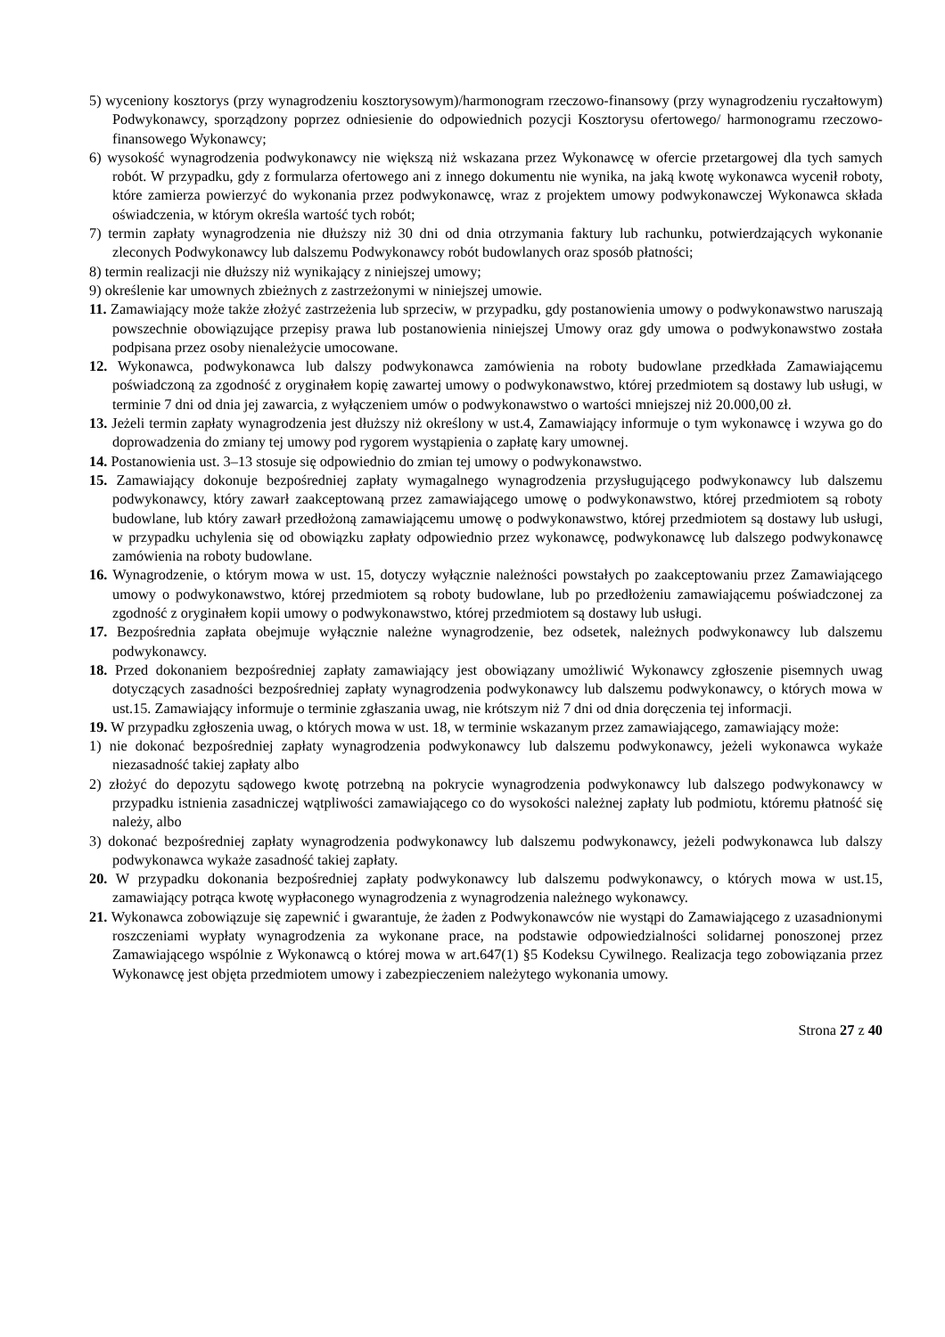5) wyceniony kosztorys (przy wynagrodzeniu kosztorysowym)/harmonogram rzeczowo-finansowy (przy wynagrodzeniu ryczałtowym) Podwykonawcy, sporządzony poprzez odniesienie do odpowiednich pozycji Kosztorysu ofertowego/ harmonogramu rzeczowo-finansowego Wykonawcy;
6) wysokość wynagrodzenia podwykonawcy nie większą niż wskazana przez Wykonawcę w ofercie przetargowej dla tych samych robót. W przypadku, gdy z formularza ofertowego ani z innego dokumentu nie wynika, na jaką kwotę wykonawca wycenił roboty, które zamierza powierzyć do wykonania przez podwykonawcę, wraz z projektem umowy podwykonawczej Wykonawca składa oświadczenia, w którym określa wartość tych robót;
7) termin zapłaty wynagrodzenia nie dłuższy niż 30 dni od dnia otrzymania faktury lub rachunku, potwierdzających wykonanie zleconych Podwykonawcy lub dalszemu Podwykonawcy robót budowlanych oraz sposób płatności;
8) termin realizacji nie dłuższy niż wynikający z niniejszej umowy;
9) określenie kar umownych zbieżnych z zastrzeżonymi w niniejszej umowie.
11. Zamawiający może także złożyć zastrzeżenia lub sprzeciw, w przypadku, gdy postanowienia umowy o podwykonawstwo naruszają powszechnie obowiązujące przepisy prawa lub postanowienia niniejszej Umowy oraz gdy umowa o podwykonawstwo została podpisana przez osoby nienależycie umocowane.
12. Wykonawca, podwykonawca lub dalszy podwykonawca zamówienia na roboty budowlane przedkłada Zamawiającemu poświadczoną za zgodność z oryginałem kopię zawartej umowy o podwykonawstwo, której przedmiotem są dostawy lub usługi, w terminie 7 dni od dnia jej zawarcia, z wyłączeniem umów o podwykonawstwo o wartości mniejszej niż 20.000,00 zł.
13. Jeżeli termin zapłaty wynagrodzenia jest dłuższy niż określony w ust.4, Zamawiający informuje o tym wykonawcę i wzywa go do doprowadzenia do zmiany tej umowy pod rygorem wystąpienia o zapłatę kary umownej.
14. Postanowienia ust. 3–13 stosuje się odpowiednio do zmian tej umowy o podwykonawstwo.
15. Zamawiający dokonuje bezpośredniej zapłaty wymagalnego wynagrodzenia przysługującego podwykonawcy lub dalszemu podwykonawcy, który zawarł zaakceptowaną przez zamawiającego umowę o podwykonawstwo, której przedmiotem są roboty budowlane, lub który zawarł przedłożoną zamawiającemu umowę o podwykonawstwo, której przedmiotem są dostawy lub usługi, w przypadku uchylenia się od obowiązku zapłaty odpowiednio przez wykonawcę, podwykonawcę lub dalszego podwykonawcę zamówienia na roboty budowlane.
16. Wynagrodzenie, o którym mowa w ust. 15, dotyczy wyłącznie należności powstałych po zaakceptowaniu przez Zamawiającego umowy o podwykonawstwo, której przedmiotem są roboty budowlane, lub po przedłożeniu zamawiającemu poświadczonej za zgodność z oryginałem kopii umowy o podwykonawstwo, której przedmiotem są dostawy lub usługi.
17. Bezpośrednia zapłata obejmuje wyłącznie należne wynagrodzenie, bez odsetek, należnych podwykonawcy lub dalszemu podwykonawcy.
18. Przed dokonaniem bezpośredniej zapłaty zamawiający jest obowiązany umożliwić Wykonawcy zgłoszenie pisemnych uwag dotyczących zasadności bezpośredniej zapłaty wynagrodzenia podwykonawcy lub dalszemu podwykonawcy, o których mowa w ust.15. Zamawiający informuje o terminie zgłaszania uwag, nie krótszym niż 7 dni od dnia doręczenia tej informacji.
19. W przypadku zgłoszenia uwag, o których mowa w ust. 18, w terminie wskazanym przez zamawiającego, zamawiający może:
1) nie dokonać bezpośredniej zapłaty wynagrodzenia podwykonawcy lub dalszemu podwykonawcy, jeżeli wykonawca wykaże niezasadność takiej zapłaty albo
2) złożyć do depozytu sądowego kwotę potrzebną na pokrycie wynagrodzenia podwykonawcy lub dalszego podwykonawcy w przypadku istnienia zasadniczej wątpliwości zamawiającego co do wysokości należnej zapłaty lub podmiotu, któremu płatność się należy, albo
3) dokonać bezpośredniej zapłaty wynagrodzenia podwykonawcy lub dalszemu podwykonawcy, jeżeli podwykonawca lub dalszy podwykonawca wykaże zasadność takiej zapłaty.
20. W przypadku dokonania bezpośredniej zapłaty podwykonawcy lub dalszemu podwykonawcy, o których mowa w ust.15, zamawiający potrąca kwotę wypłaconego wynagrodzenia z wynagrodzenia należnego wykonawcy.
21. Wykonawca zobowiązuje się zapewnić i gwarantuje, że żaden z Podwykonawców nie wystąpi do Zamawiającego z uzasadnionymi roszczeniami wypłaty wynagrodzenia za wykonane prace, na podstawie odpowiedzialności solidarnej ponoszonej przez Zamawiającego wspólnie z Wykonawcą o której mowa w art.647(1) §5 Kodeksu Cywilnego. Realizacja tego zobowiązania przez Wykonawcę jest objęta przedmiotem umowy i zabezpieczeniem należytego wykonania umowy.
Strona 27 z 40